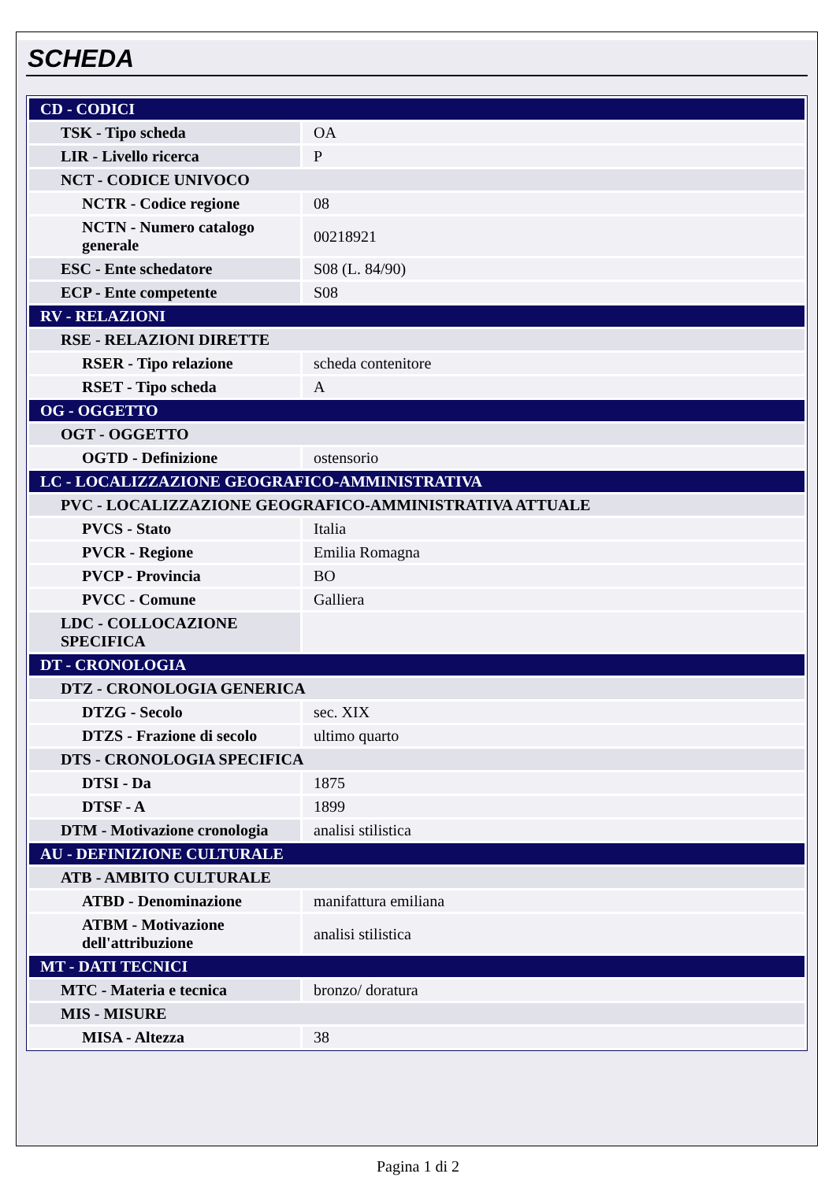SCHEDA
| CD - CODICI | |
| TSK - Tipo scheda | OA |
| LIR - Livello ricerca | P |
| NCT - CODICE UNIVOCO | |
| NCTR - Codice regione | 08 |
| NCTN - Numero catalogo generale | 00218921 |
| ESC - Ente schedatore | S08 (L. 84/90) |
| ECP - Ente competente | S08 |
| RV - RELAZIONI | |
| RSE - RELAZIONI DIRETTE | |
| RSER - Tipo relazione | scheda contenitore |
| RSET - Tipo scheda | A |
| OG - OGGETTO | |
| OGT - OGGETTO | |
| OGTD - Definizione | ostensorio |
| LC - LOCALIZZAZIONE GEOGRAFICO-AMMINISTRATIVA | |
| PVC - LOCALIZZAZIONE GEOGRAFICO-AMMINISTRATIVA ATTUALE | |
| PVCS - Stato | Italia |
| PVCR - Regione | Emilia Romagna |
| PVCP - Provincia | BO |
| PVCC - Comune | Galliera |
| LDC - COLLOCAZIONE SPECIFICA | |
| DT - CRONOLOGIA | |
| DTZ - CRONOLOGIA GENERICA | |
| DTZG - Secolo | sec. XIX |
| DTZS - Frazione di secolo | ultimo quarto |
| DTS - CRONOLOGIA SPECIFICA | |
| DTSI - Da | 1875 |
| DTSF - A | 1899 |
| DTM - Motivazione cronologia | analisi stilistica |
| AU - DEFINIZIONE CULTURALE | |
| ATB - AMBITO CULTURALE | |
| ATBD - Denominazione | manifattura emiliana |
| ATBM - Motivazione dell'attribuzione | analisi stilistica |
| MT - DATI TECNICI | |
| MTC - Materia e tecnica | bronzo/ doratura |
| MIS - MISURE | |
| MISA - Altezza | 38 |
Pagina 1 di 2